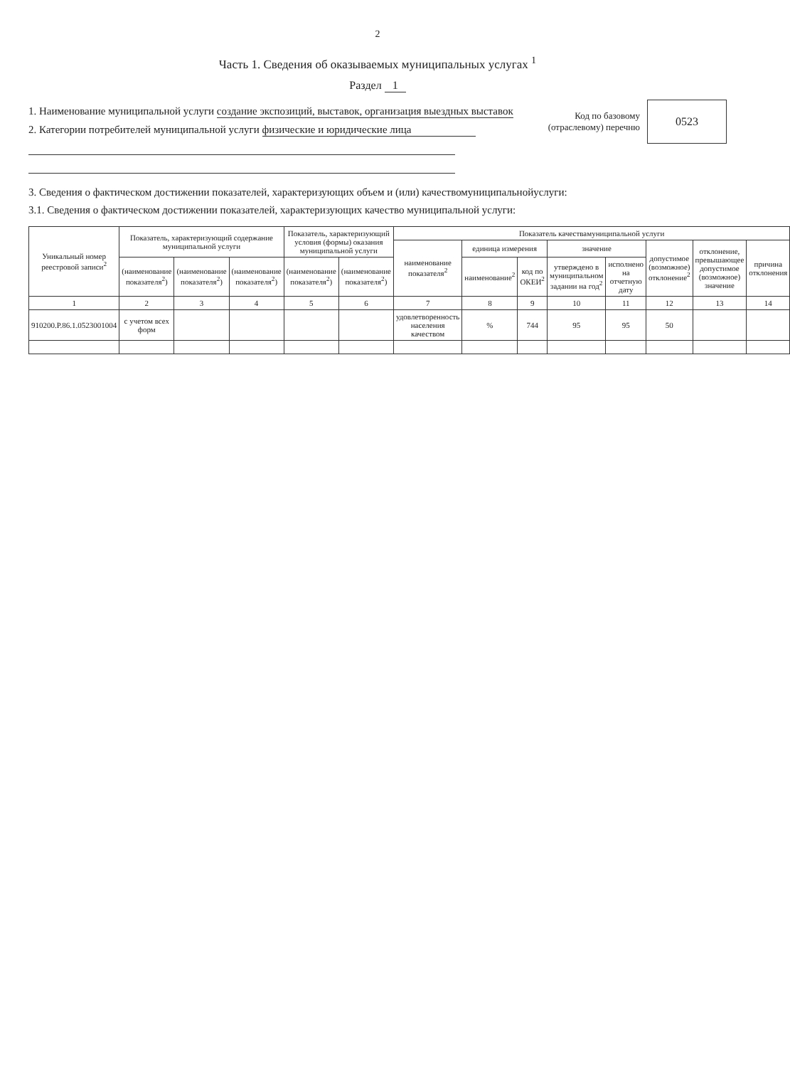2
Часть 1. Сведения об оказываемых муниципальных услугах <sup>1</sup>
Раздел 1
1. Наименование муниципальной услуги создание экспозиций, выставок, организация выездных выставок
2. Категории потребителей муниципальной услуги физические и юридические лица
Код по базовому
(отраслевому) перечню
0523
3. Сведения о фактическом достижении показателей, характеризующих объем и (или) качествомуниципальнойуслуги:
3.1. Сведения о фактическом достижении показателей, характеризующих качество муниципальной услуги:
| Уникальный номер реестровой записи<sup>2</sup> | Показатель, характеризующий содержание муниципальной услуги | | | Показатель, характеризующий условия (формы) оказания муниципальной услуги | | Показатель качествамуниципальной услуги | | | | | | | |
| --- | --- | --- | --- | --- | --- | --- | --- | --- | --- | --- | --- | --- | --- |
| | | | | | | наименование показателя<sup>2</sup> | единица измерения | | значение | | допустимое (возможное) отклонение<sup>2</sup> | отклонение, превышающее допустимое (возможное) значение | причина отклонения |
| | (наименование показателя<sup>2</sup>) | (наименование показателя<sup>2</sup>) | (наименование показателя<sup>2</sup>) | (наименование показателя<sup>2</sup>) | (наименование показателя<sup>2</sup>) | | наименование<sup>2</sup> | код по ОКЕИ<sup>2</sup> | утверждено в муниципальном задании на год<sup>2</sup> | исполнено на отчетную дату | | | |
| 1 | 2 | 3 | 4 | 5 | 6 | 7 | 8 | 9 | 10 | 11 | 12 | 13 | 14 |
| 910200.Р.86.1.0523001004 | с учетом всех форм | | | | | удовлетворенность населения качеством | % | 744 | 95 | 95 | 50 | | |